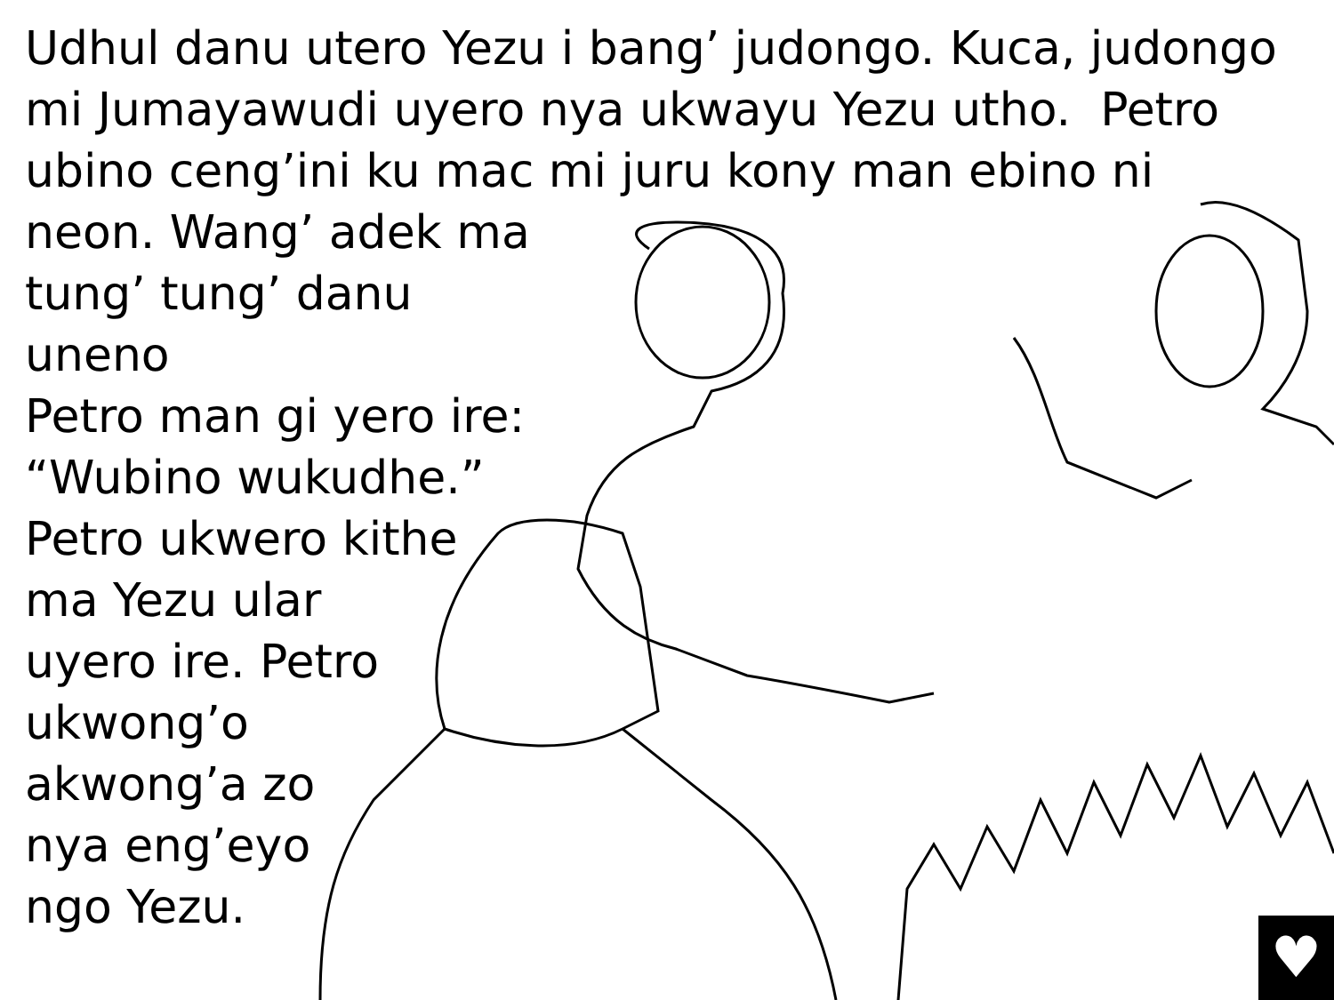Udhul danu utero Yezu i bang’ judongo. Kuca, judongo
mi Jumayawudi uyero nya ukwayu Yezu utho. Petro
ubino ceng’ini ku mac mi juru kony man ebino ni
neon. Wang’ adek ma
tung’ tung’ danu uneno
Petro man gi yero ire:
“Wubino wukudhe.”
Petro ukwero kithe
ma Yezu ular
uyero ire. Petro
ukwong’o
akwong’a zo
nya eng’eyo
ngo Yezu.
♥